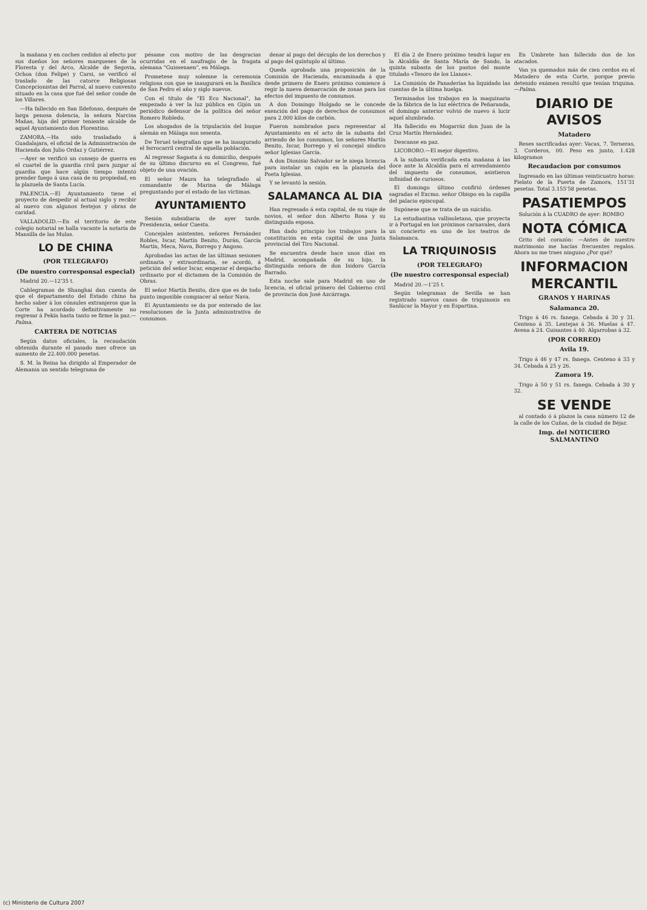la mañana y en coches cedidos al efecto por sus dueños los señores marqueses de la Floresta y del Arco, Alcalde de Segovia, Ochoa (don Felipe) y Carsi, se verificó el traslado de las catorce Religiosas Concepcionistas del Parral, al nuevo convento situado en la casa que fué del señor conde de los Villares.
—Ha fallecido en San Ildefonso, después de larga penosa dolencia, la señora Narcisa Mañas, hija del primer teniente alcalde de aquel Ayuntamiento don Florentino.
ZAMORA.—Ha sido trasladado á Guadalajara, el oficial de la Administración de Hacienda don Julio Ordaz y Gutiérrez.
—Ayer se verificó un consejo de guerra en el cuartel de la guardia civil para juzgar al guardia que hace algún tiempo intentó prender fuego á una casa de su propiedad, en la plazuela de Santa Lucía.
PALENCIA.—El Ayuntamiento tiene el proyecto de despedir al actual siglo y recibir al nuevo con algunos festejos y obras de caridad.
VALLADOLID.—En el territorio de este colegio notarial se halla vacante la notaría de Mansilla de las Mulas.
LO DE CHINA
(POR TELEGRAFO)
(De nuestro corresponsal especial)
Madrid 20.—12'35 t.
Cablegramas de Shanghai dan cuenta de que el departamento del Estado chino ha hecho saber á los cónsules extranjeros que la Corte ha acordado definitivamente no regresar á Pekín hasta tanto se firme la paz.—Palma.
CARTERA DE NOTICIAS
Según datos oficiales, la recaudación obtenida durante el pasado mes ofrece un aumento de 22.400.000 pesetas.
S. M. la Reina ha dirigido al Emperador de Alemania un sentido telegrama de
pésame con motivo de las desgracias ocurridas en el naufragio de la fragata alemana "Guissenaen", en Málaga.
Prometese muy solemne la ceremonia religiosa con que se inaugurará en la Basílica de San Pedro el año y siglo nuevos.
Con el título de "El Eco Nacional", ha empezado á ver la luz pública en Gijón un periódico defensor de la política del señor Romero Robledo.
Los ahogados de la tripulación del buque alemán en Málaga son sesenta.
De Teruel telegrafían que se ha inaugurado el ferrocarril central de aquella población.
Al regresar Sagasta á su domicilio, después de su último discurso en el Congreso, fué objeto de una ovación.
El señor Maura ha telegrafiado al comandante de Marina de Málaga preguntando por el estado de las víctimas.
AYUNTAMIENTO
Sesión subsidiaria de ayer tarde. Presidencia, señor Cuesta.
Concejales asistentes, señores Fernández Robles, Iscar, Martín Benito, Durán, García Martín, Meca, Nava, Borrego y Angoso.
Aprobadas las actas de las últimas sesiones ordinaria y extraordinaria, se acordó, á petición del señor Iscar, empezar el despacho ordinario por el dictamen de la Comisión de Obras.
El señor Martín Benito, dice que es de todo punto imposible compiacer al señor Nava.
El Ayuntamiento se da por enterado de las resoluciones de la Junta administrativa de consumos.
denar al pago del décuplo de los derechos y al pago del quíntuplo al último.
Queda aprobada una proposición de la Comisión de Hacienda, encaminada á que desde primero de Enero próximo comience á regir la nueva demarcación de zonas para los efectos del impuesto de consumos.
A don Domingo Holgado se le concede exención del pago de derechos de consumos para 2.000 kilos de carbón.
Fueron nombrados para representar al Ayuntamiento en el acto de la subasta del arriendo de los consumos, los señores Martín Benito, Iscar, Borrego y el concejal síndico señor Iglesias García.
A don Dionisio Salvador se le niega licencia para instalar un cajón en la plazuela del Poeta Iglesias.
Y se levantó la sesión.
SALAMANCA AL DIA
Han regresado á esta capital, de su viaje de novios, el señor don Alberto Rosa y su distinguida esposa.
Han dado principio los trabajos para la constitución en esta capital de una Junta provincial del Tiro Nacional.
Se encuentra desde hace unos días en Madrid, acompañada de su hijo, la distinguida señora de don Isidoro García Barrado.
Esta noche sale para Madrid en uso de licencia, el oficial primero del Gobierno civil de provincia don José Azcárraga.
El día 2 de Enero próximo tendrá lugar en la Alcaldía de Santa María de Sando, la quinta subasta de los pastos del monte titulado «Tesoro de los Llanos».
La Comisión de Panaderías ha liquidado las cuentas de la última huelga.
Terminados los trabajos en la maquinaria de la fábrica de la luz eléctrica de Peñaranda, el domingo anterior volvió de nuevo á lucir aquel alumbrado.
Ha fallecido en Mogarráz don Juan de la Cruz Martín Hernández.
Descanse en paz.
LICORORO.—El mejor digestivo.
A la subasta verificada esta mañana á las doce ante la Alcaldía para el arrendamiento del impuesto de consumos, asistieron infinidad de curiosos.
El domingo último confirió órdenes sagradas el Excmo. señor Obispo en la capilla del palacio episcopal.
Supónese que se trata de un suicidio.
La estudiantina vallisoletana, que proyecta ir á Portugal en los próximos carnavales, dará un concierto en uno de los teatros de Salamanca.
LA TRIQUINOSIS
(POR TELEGRAFO)
(De nuestro corresponsal especial)
Madrid 20.—1'25 t.
Según telegramas de Sevilla se han registrado nuevos casos de triquinosis en Sanlúcar la Mayor y en Espartina.
En Umbrete han fallecido dos de los atacados.
Van ya quemados más de cien cerdos en el Matadero de esta Corte, porque previo detenido exámen resultó que tenían triquina.—Palma.
DIARIO DE AVISOS
Matadero
Reses sacrificadas ayer: Vacas, 7. Terneras, 3. Corderos, 00. Peso en junto, 1.428 kilogramos
Recaudacion por consumos
Ingresado en las últimas veinticuatro horas: Fielato de la Puerta de Zamora, 151'31 pesetas. Total 3.155'58 pesetas.
PASATIEMPOS
Solución á la CUADRO de ayer: ROMBO
NOTA CÓMICA
Grito del corazón: —Antes de nuestro matrimonio me hacías frecuentes regalos. Ahora no me traes ninguno ¿Por qué?
INFORMACION MERCANTIL
GRANOS Y HARINAS
Salamanca 20.
Trigo á 46 rs. fanega. Cebada á 30 y 31. Centeno á 35. Lentejas á 36. Muelas á 47. Avena á 24. Guisantes á 40. Algarrobas á 32.
(POR CORREO)
Avila 19.
Trigo á 46 y 47 rs. fanega. Centeno á 33 y 34. Cebada á 25 y 26.
Zamora 19.
Trigo á 50 y 51 rs. fanega. Cebada á 30 y 32.
SE VENDE
al contado ó á plazos la casa número 12 de la calle de los Cuñas, de la ciudad de Béjar.
Imp. del NOTICIERO SALMANTINO
(c) Ministerio de Cultura 2007